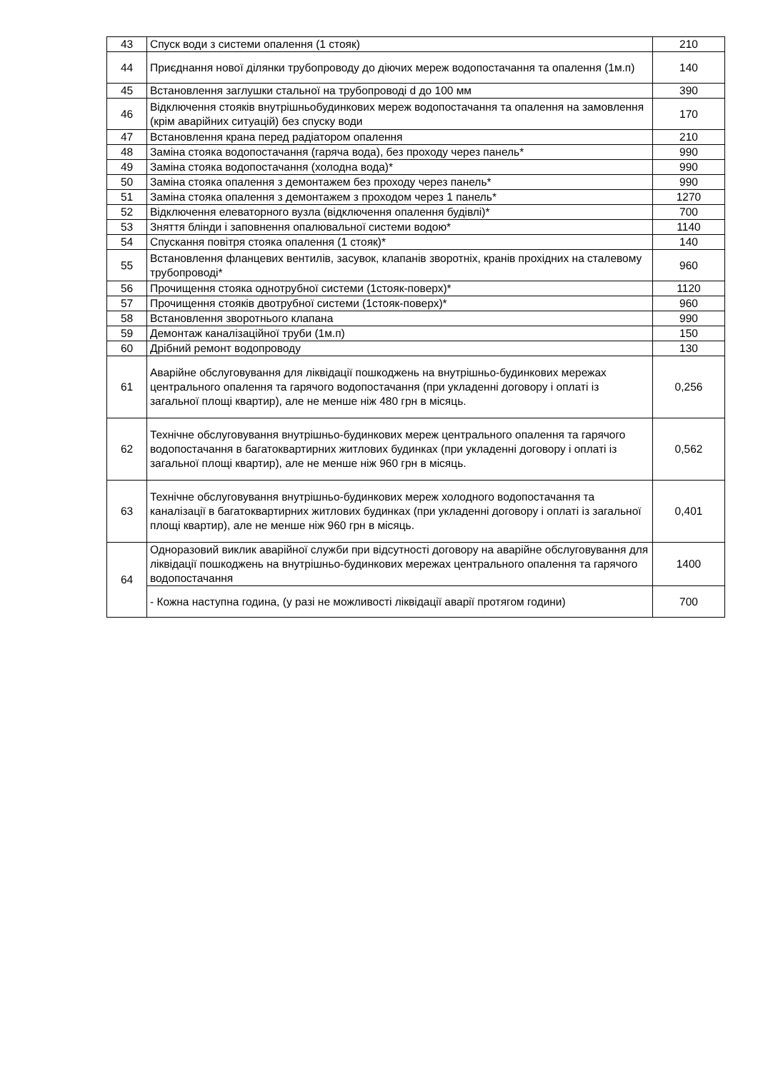| 43 | Спуск води з системи опалення (1 стояк) | 210 |
| 44 | Приєднання нової ділянки трубопроводу до діючих мереж водопостачання та опалення (1м.п) | 140 |
| 45 | Встановлення заглушки стальної на трубопроводі d до 100 мм | 390 |
| 46 | Відключення стояків внутрішньобудинкових мереж водопостачання та опалення на замовлення (крім аварійних ситуацій) без спуску води | 170 |
| 47 | Встановлення крана перед радіатором опалення | 210 |
| 48 | Заміна стояка водопостачання (гаряча вода), без проходу через панель* | 990 |
| 49 | Заміна стояка водопостачання (холодна вода)* | 990 |
| 50 | Заміна стояка опалення з демонтажем без проходу через панель* | 990 |
| 51 | Заміна стояка опалення з демонтажем з проходом через 1 панель* | 1270 |
| 52 | Відключення елеваторного вузла (відключення опалення будівлі)* | 700 |
| 53 | Зняття блінди і заповнення опалювальної системи водою* | 1140 |
| 54 | Спускання повітря стояка опалення (1 стояк)* | 140 |
| 55 | Встановлення фланцевих вентилів, засувок, клапанів зворотніх, кранів прохідних на сталевому трубопроводі* | 960 |
| 56 | Прочищення стояка однотрубної системи (1стояк-поверх)* | 1120 |
| 57 | Прочищення стояків двотрубної системи (1стояк-поверх)* | 960 |
| 58 | Встановлення зворотнього клапана | 990 |
| 59 | Демонтаж каналізаційної труби (1м.п) | 150 |
| 60 | Дрібний ремонт водопроводу | 130 |
| 61 | Аварійне обслуговування для ліквідації пошкоджень на внутрішньо-будинкових мережах центрального опалення та гарячого водопостачання (при укладенні договору і оплаті із загальної площі квартир), але не менше ніж 480 грн в місяць. | 0,256 |
| 62 | Технічне обслуговування внутрішньо-будинкових мереж центрального опалення та гарячого водопостачання в багатоквартирних житлових будинках (при укладенні договору і оплаті із загальної площі квартир), але не менше ніж 960 грн в місяць. | 0,562 |
| 63 | Технічне обслуговування внутрішньо-будинкових мереж холодного водопостачання та каналізації в багатоквартирних житлових будинках (при укладенні договору і оплаті із загальної площі квартир), але не менше ніж 960 грн в місяць. | 0,401 |
| 64 | Одноразовий виклик аварійної служби при відсутності договору на аварійне обслуговування для ліквідації пошкоджень на внутрішньо-будинкових мережах центрального опалення та гарячого водопостачання | 1400 |
| | - Кожна наступна година, (у разі не можливості ліквідації аварії протягом години) | 700 |